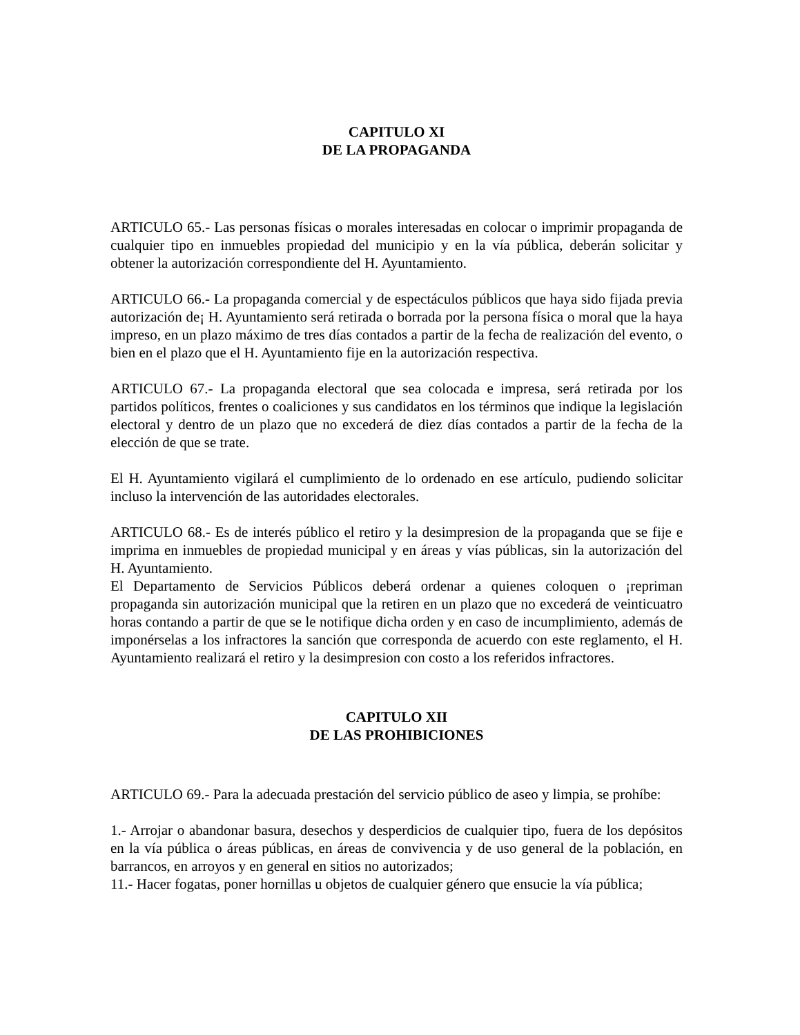CAPITULO XI
DE LA PROPAGANDA
ARTICULO 65.- Las personas físicas o morales interesadas en colocar o imprimir propaganda de cualquier tipo en inmuebles propiedad del municipio y en la vía pública, deberán solicitar y obtener la autorización correspondiente del H. Ayuntamiento.
ARTICULO 66.- La propaganda comercial y de espectáculos públicos que haya sido fijada previa autorización de¡ H. Ayuntamiento será retirada o borrada por la persona física o moral que la haya impreso, en un plazo máximo de tres días contados a partir de la fecha de realización del evento, o bien en el plazo que el H. Ayuntamiento fije en la autorización respectiva.
ARTICULO 67.- La propaganda electoral que sea colocada e impresa, será retirada por los partidos políticos, frentes o coaliciones y sus candidatos en los términos que indique la legislación electoral y dentro de un plazo que no excederá de diez días contados a partir de la fecha de la elección de que se trate.
El H. Ayuntamiento vigilará el cumplimiento de lo ordenado en ese artículo, pudiendo solicitar incluso la intervención de las autoridades electorales.
ARTICULO 68.- Es de interés público el retiro y la desimpresion de la propaganda que se fije e imprima en inmuebles de propiedad municipal y en áreas y vías públicas, sin la autorización del H. Ayuntamiento.
El Departamento de Servicios Públicos deberá ordenar a quienes coloquen o ¡repriman propaganda sin autorización municipal que la retiren en un plazo que no excederá de veinticuatro horas contando a partir de que se le notifique dicha orden y en caso de incumplimiento, además de imponérselas a los infractores la sanción que corresponda de acuerdo con este reglamento, el H. Ayuntamiento realizará el retiro y la desimpresion con costo a los referidos infractores.
CAPITULO XII
DE LAS PROHIBICIONES
ARTICULO 69.- Para la adecuada prestación del servicio público de aseo y limpia, se prohíbe:
1.- Arrojar o abandonar basura, desechos y desperdicios de cualquier tipo, fuera de los depósitos en la vía pública o áreas públicas, en áreas de convivencia y de uso general de la población, en barrancos, en arroyos y en general en sitios no autorizados;
11.- Hacer fogatas, poner hornillas u objetos de cualquier género que ensucie la vía pública;